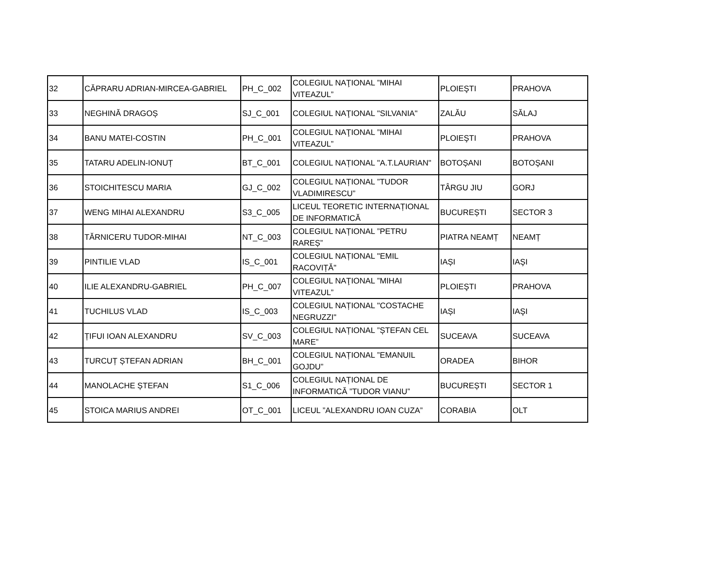| 32 | CĂPRARU ADRIAN-MIRCEA-GABRIEL | PH_C_002 | COLEGIUL NAŢIONAL ”MIHAI VITEAZUL” | PLOIEŞTI | PRAHOVA |
| 33 | NEGHINĂ DRAGOȘ | SJ_C_001 | COLEGIUL NAŢIONAL "SILVANIA" | ZALĂU | SĂLAJ |
| 34 | BANU MATEI-COSTIN | PH_C_001 | COLEGIUL NAŢIONAL ”MIHAI VITEAZUL” | PLOIEŞTI | PRAHOVA |
| 35 | TATARU ADELIN-IONUȚ | BT_C_001 | COLEGIUL NAȚIONAL "A.T.LAURIAN" | BOTOȘANI | BOTOŞANI |
| 36 | STOICHITESCU MARIA | GJ_C_002 | COLEGIUL NAȚIONAL ”TUDOR VLADIMIRESCU” | TÂRGU JIU | GORJ |
| 37 | WENG MIHAI ALEXANDRU | S3_C_005 | LICEUL TEORETIC INTERNAȚIONAL DE INFORMATICĂ | BUCUREȘTI | SECTOR 3 |
| 38 | TĂRNICERU TUDOR-MIHAI | NT_C_003 | COLEGIUL NAȚIONAL ”PETRU RAREȘ” | PIATRA NEAMȚ | NEAMȚ |
| 39 | PINTILIE VLAD | IS_C_001 | COLEGIUL NAȚIONAL "EMIL RACOVIȚĂ" | IAȘI | IAŞI |
| 40 | ILIE ALEXANDRU-GABRIEL | PH_C_007 | COLEGIUL NAŢIONAL ”MIHAI VITEAZUL” | PLOIEŞTI | PRAHOVA |
| 41 | TUCHILUS VLAD | IS_C_003 | COLEGIUL NAȚIONAL "COSTACHE NEGRUZZI" | IAȘI | IAŞI |
| 42 | ȚIFUI IOAN ALEXANDRU | SV_C_003 | COLEGIUL NAȚIONAL ”ȘTEFAN CEL MARE” | SUCEAVA | SUCEAVA |
| 43 | TURCUȚ ȘTEFAN ADRIAN | BH_C_001 | COLEGIUL NAȚIONAL ”EMANUIL GOJDU” | ORADEA | BIHOR |
| 44 | MANOLACHE ȘTEFAN | S1_C_006 | COLEGIUL NAȚIONAL DE INFORMATICĂ ”TUDOR VIANU” | BUCUREȘTI | SECTOR 1 |
| 45 | STOICA MARIUS ANDREI | OT_C_001 | LICEUL ”ALEXANDRU IOAN CUZA” | CORABIA | OLT |